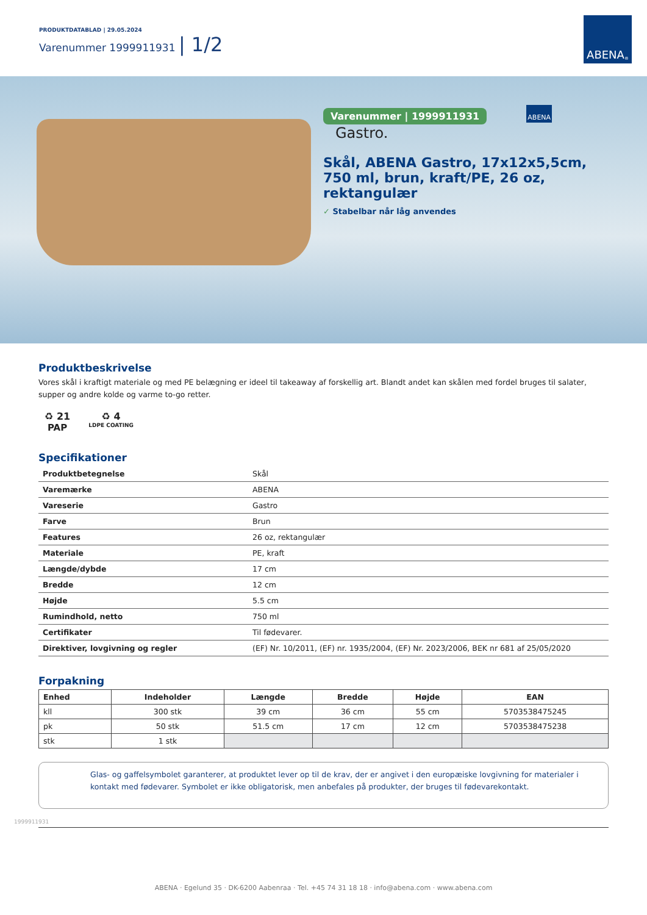PRODUKTDATABLAD | 29.05.2024
Varenummer 1999911931 | 1/2
ABENA<sup>®</sup>
Varenummer | 1999911931 ABENA Gastro.
Skål, ABENA Gastro, 17x12x5,5cm, 750 ml, brun, kraft/PE, 26 oz, rektangulær
✓ Stabelbar når låg anvendes
Produktbeskrivelse
Vores skål i kraftigt materiale og med PE belægning er ideel til takeaway af forskellig art. Blandt andet kan skålen med fordel bruges til salater, supper og andre kolde og varme to-go retter.
♻ 21
PAP
♻ 4
LDPE COATING
Specifikationer
| Produktbetegnelse | Skål |
| Varemærke | ABENA |
| Vareserie | Gastro |
| Farve | Brun |
| Features | 26 oz, rektangulær |
| Materiale | PE, kraft |
| Længde/dybde | 17 cm |
| Bredde | 12 cm |
| Højde | 5.5 cm |
| Rumindhold, netto | 750 ml |
| Certifikater | Til fødevarer. |
| Direktiver, lovgivning og regler | (EF) Nr. 10/2011, (EF) nr. 1935/2004, (EF) Nr. 2023/2006, BEK nr 681 af 25/05/2020 |
Forpakning
| Enhed | Indeholder | Længde | Bredde | Højde | EAN |
| --- | --- | --- | --- | --- | --- |
| kll | 300 stk | 39 cm | 36 cm | 55 cm | 5703538475245 |
| pk | 50 stk | 51.5 cm | 17 cm | 12 cm | 5703538475238 |
| stk | 1 stk | | | | |
Glas- og gaffelsymbolet garanterer, at produktet lever op til de krav, der er angivet i den europæiske lovgivning for materialer i kontakt med fødevarer. Symbolet er ikke obligatorisk, men anbefales på produkter, der bruges til fødevarekontakt.
1999911931
ABENA · Egelund 35 · DK-6200 Aabenraa · Tel. +45 74 31 18 18 · info@abena.com · www.abena.com